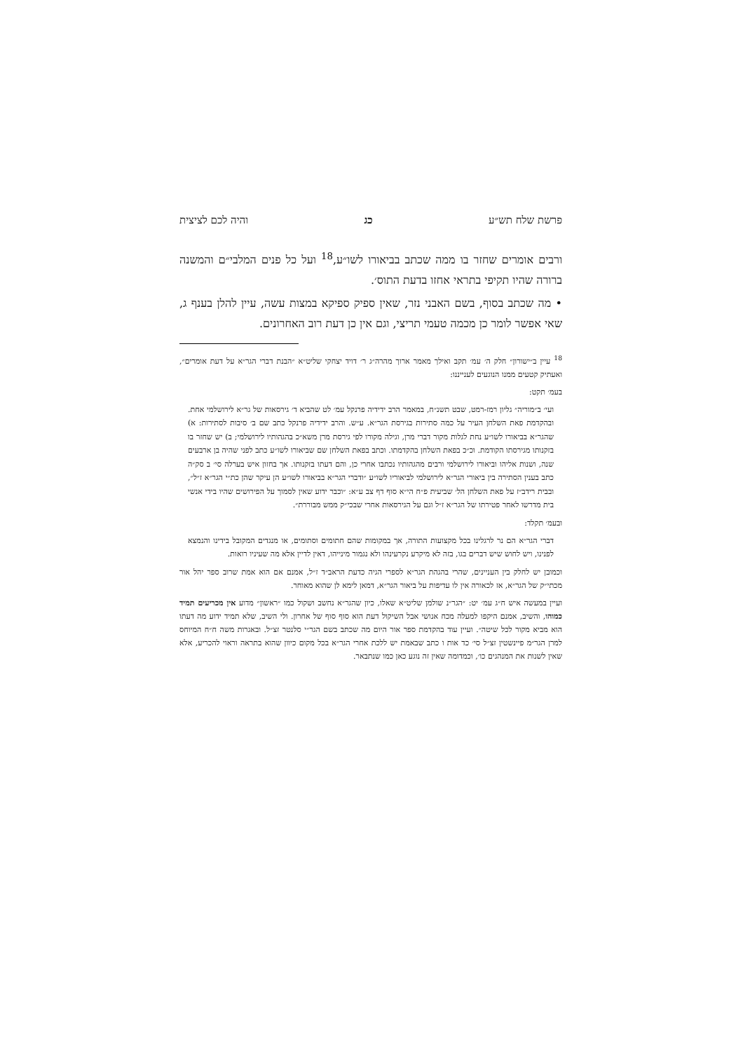פרשת שלח תש״ע כג והיה לכם לציצית
ורבים אומרים שחזר בו ממה שכתב בביאורו לשו״ע,<sup>18</sup> ועל כל פנים המלבי״ם והמשנה ברורה שהיו תקיפי בתראי אחזו בדעת התוס׳.
• מה שכתב בסוף, בשם האבני נזר, שאין ספיק ספיקא במצות עשה, עיין להלן בענף ג, שאי אפשר לומר כן מכמה טעמי תריצי, וגם אין כן דעת רוב האחרונים.
<sup>18</sup> עיין ב״ישורון״ חלק ה׳ עמ׳ תקב ואילך מאמר ארוך מהרה״ג ר׳ דויד יצחקי שליט״א ״הבנת דברי הגר״א על דעת אומרים״, ואעתיק קטעים ממנו הנוגעים לענייננו:
בעמ׳ תקט:
ועי׳ ב״מוריה״ גליון רמז-רמט, שבט תשנ״ח, במאמר הרב ידידיה פרנקל עמ׳ לט שהביא ד׳ גירסאות של גר״א לירושלמי אחת. ובהקדמת פאת השלחן העיר על כמה סתירות בגירסת הגר״א. ע״ש. והרב ידידיה פרנקל כתב שם ב׳ סיבות לסתירות: א) שהגר״א בביאורו לשו״ע נחת לגלות מקור דברי מרן, וגילה מקורו לפי גירסת מרן משא״כ בהגהותיו לירושלמי; ב) יש שחזר בו בזקנותו מגירסתו הקודמת. וכ״כ בפאת השלחן בהקדמתו. וכתב בפאת השלחן שם שביאורו לשו״ע כתב לפני שהיה בן ארבעים שנה, ושנות אליהו וביאורו לירושלמי ורבים מהגהותיו נכתבו אחרי כן, והם דעתו בזקנותו. אך בחזון איש בערלה סי׳ ב סק״ה כתב בענין הסתירה בין ביאורי הגר״א לירושלמי לביאוריו לשו״ע ״ודברי הגר״א בביאורו לשו״ע הן עיקר שהן כת״י הגר״א ז״ל״, ובבית רידב״ז על פאת השלחן הל׳ שביעית פ״ח הי״א סוף דף צב ע״א: ״וכבר ידוע שאין לסמוך על הפירושים שהיו בידי אנשי בית מדרשו לאחר פטירתו של הגר״א ז״ל וגם על הגירסאות אחרי שבכי״ק ממש מבוררת״.
ובעמ׳ תקלד:
דברי הגר״א הם נר לרגלינו בכל מקצועות התורה, אך במקומות שהם חתומים וסתומים, או מנגדים המקובל בידינו והנמצא לפנינו, ויש לחוש שיש דברים בגו, בזה לא מיקרע נקרעינהו ולא נגמור מינייהו, דאין לדיין אלא מה שעיניו רואות.
וכמובן יש לחלק בין העניינים, שהרי בהגהת הגר״א לספרי הגיה כדעת הראב״ד ז״ל, אמנם אם הוא אמת שרוב ספר יהל אור מכתי״ק של הגר״א, אז לכאורה אין לו עדיפות על ביאור הגר״א, דמאן לימא לן שהוא מאוחר.
ועיין במעשה איש ח״ג עמ׳ יט: ״הגר״נ שולמן שליט״א שאלו, כיון שהגר״א נחשב ושקול כמו ״ראשון״ מדוע אין מכריעים תמיד כמוהו, והשיב, אמנם היקפו למעלה מכח אנושי אבל השיקול דעת הוא סוף סוף של אחרון. ולי השיב, שלא תמיד ידוע מה דעתו הוא מביא מקור לכל שיטה״. ועיין עוד בהקדמת ספר אור היום מה שכתב בשם הגר״י סלנטר זצ״ל. ובאגרות משה ח״ח המיוחס למרן הגר״מ פיינשטין זצ״ל סי׳ כד אות ו כתב שבאמת יש ללכת אחרי הגר״א בכל מקום כיוון שהוא בתראה וראוי להכריע, אלא שאין לשנות את המנהגים כו׳, וכמדומה שאין זה נוגע כאן כמו שנתבאר.